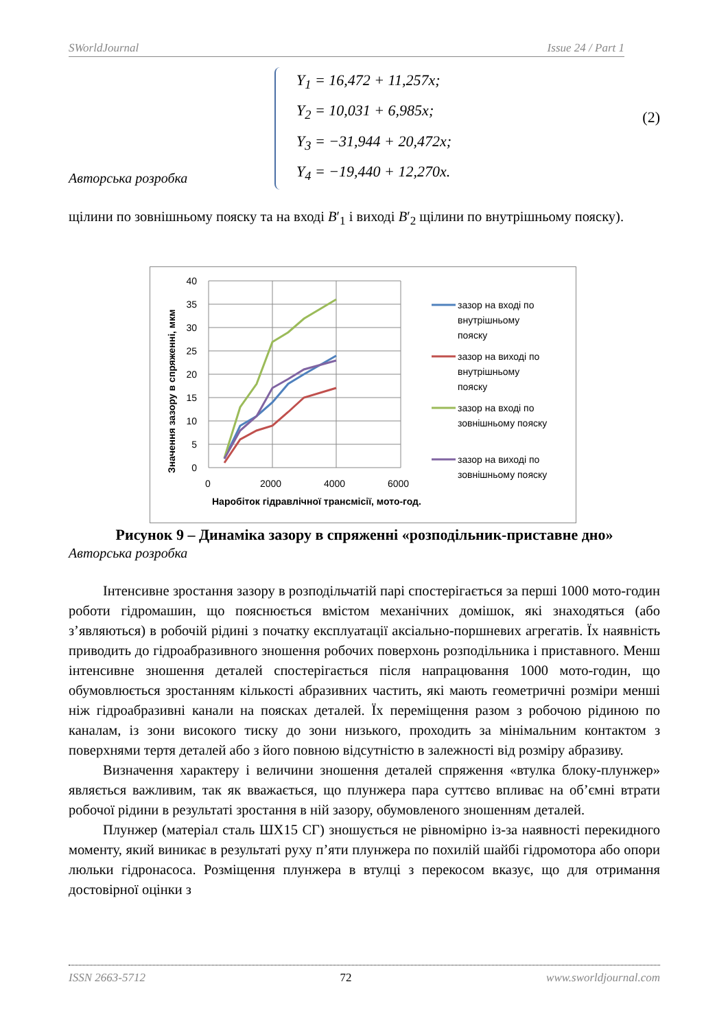SWorldJournal Issue 24 / Part 1
Y<sub>1</sub> = 16,472 + 11,257x;
Y<sub>2</sub> = 10,031 + 6,985x;
Y<sub>3</sub> = −31,944 + 20,472x;
Y<sub>4</sub> = −19,440 + 12,270x.
(2)
Авторська розробка
щілини по зовнішньому пояску та на вході B′<sub>1</sub> і виході B′<sub>2</sub> щілини по внутрішньому пояску).
Значення зазору в спряженні, мкм
40
35
30
25
20
15
10
5
0
0
2000
4000
6000
Наробіток гідравлічної трансмісії, мото-год.
зазор на вході по
внутрішньому
пояску
зазор на виході по
внутрішньому
пояску
зазор на вході по
зовнішньому пояску
зазор на виході по
зовнішньому пояску
Рисунок 9 – Динаміка зазору в спряженні «розподільник-приставне дно»
Авторська розробка
Інтенсивне зростання зазору в розподільчатій парі спостерігається за перші 1000 мото-годин роботи гідромашин, що пояснюється вмістом механічних домішок, які знаходяться (або з’являються) в робочій рідині з початку експлуатації аксіально-поршневих агрегатів. Їх наявність приводить до гідроабразивного зношення робочих поверхонь розподільника і приставного. Менш інтенсивне зношення деталей спостерігається після напрацювання 1000 мото-годин, що обумовлюється зростанням кількості абразивних частить, які мають геометричні розміри менші ніж гідроабразивні канали на поясках деталей. Їх переміщення разом з робочою рідиною по каналам, із зони високого тиску до зони низького, проходить за мінімальним контактом з поверхнями тертя деталей або з його повною відсутністю в залежності від розміру абразиву.
Визначення характеру і величини зношення деталей спряження «втулка блоку-плунжер» являється важливим, так як вважається, що плунжера пара суттєво впливає на об’ємні втрати робочої рідини в результаті зростання в ній зазору, обумовленого зношенням деталей.
Плунжер (матеріал сталь ШХ15 СГ) зношується не рівномірно із-за наявності перекидного моменту, який виникає в результаті руху п’яти плунжера по похилій шайбі гідромотора або опори люльки гідронасоса. Розміщення плунжера в втулці з перекосом вказує, що для отримання достовірної оцінки з
ISSN 2663-5712 72 www.sworldjournal.com